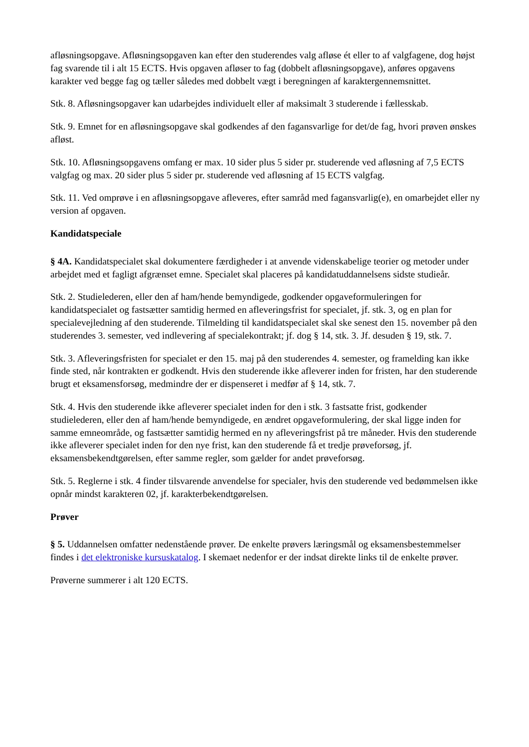afløsningsopgave. Afløsningsopgaven kan efter den studerendes valg afløse ét eller to af valgfagene, dog højst fag svarende til i alt 15 ECTS. Hvis opgaven afløser to fag (dobbelt afløsningsopgave), anføres opgavens karakter ved begge fag og tæller således med dobbelt vægt i beregningen af karaktergennemsnittet.
Stk. 8. Afløsningsopgaver kan udarbejdes individuelt eller af maksimalt 3 studerende i fællesskab.
Stk. 9. Emnet for en afløsningsopgave skal godkendes af den fagansvarlige for det/de fag, hvori prøven ønskes afløst.
Stk. 10. Afløsningsopgavens omfang er max. 10 sider plus 5 sider pr. studerende ved afløsning af 7,5 ECTS valgfag og max. 20 sider plus 5 sider pr. studerende ved afløsning af 15 ECTS valgfag.
Stk. 11. Ved omprøve i en afløsningsopgave afleveres, efter samråd med fagansvarlig(e), en omarbejdet eller ny version af opgaven.
Kandidatspeciale
§ 4A. Kandidatspecialet skal dokumentere færdigheder i at anvende videnskabelige teorier og metoder under arbejdet med et fagligt afgrænset emne. Specialet skal placeres på kandidatuddannelsens sidste studieår.
Stk. 2. Studielederen, eller den af ham/hende bemyndigede, godkender opgaveformuleringen for kandidatspecialet og fastsætter samtidig hermed en afleveringsfrist for specialet, jf. stk. 3, og en plan for specialevejledning af den studerende. Tilmelding til kandidatspecialet skal ske senest den 15. november på den studerendes 3. semester, ved indlevering af specialekontrakt; jf. dog § 14, stk. 3. Jf. desuden § 19, stk. 7.
Stk. 3. Afleveringsfristen for specialet er den 15. maj på den studerendes 4. semester, og framelding kan ikke finde sted, når kontrakten er godkendt. Hvis den studerende ikke afleverer inden for fristen, har den studerende brugt et eksamensforsøg, medmindre der er dispenseret i medfør af § 14, stk. 7.
Stk. 4. Hvis den studerende ikke afleverer specialet inden for den i stk. 3 fastsatte frist, godkender studielederen, eller den af ham/hende bemyndigede, en ændret opgaveformulering, der skal ligge inden for samme emneområde, og fastsætter samtidig hermed en ny afleveringsfrist på tre måneder. Hvis den studerende ikke afleverer specialet inden for den nye frist, kan den studerende få et tredje prøveforsøg, jf. eksamensbekendtgørelsen, efter samme regler, som gælder for andet prøveforsøg.
Stk. 5. Reglerne i stk. 4 finder tilsvarende anvendelse for specialer, hvis den studerende ved bedømmelsen ikke opnår mindst karakteren 02, jf. karakterbekendtgørelsen.
Prøver
§ 5. Uddannelsen omfatter nedenstående prøver. De enkelte prøvers læringsmål og eksamensbestemmelser findes i det elektroniske kursuskatalog. I skemaet nedenfor er der indsat direkte links til de enkelte prøver.
Prøverne summerer i alt 120 ECTS.